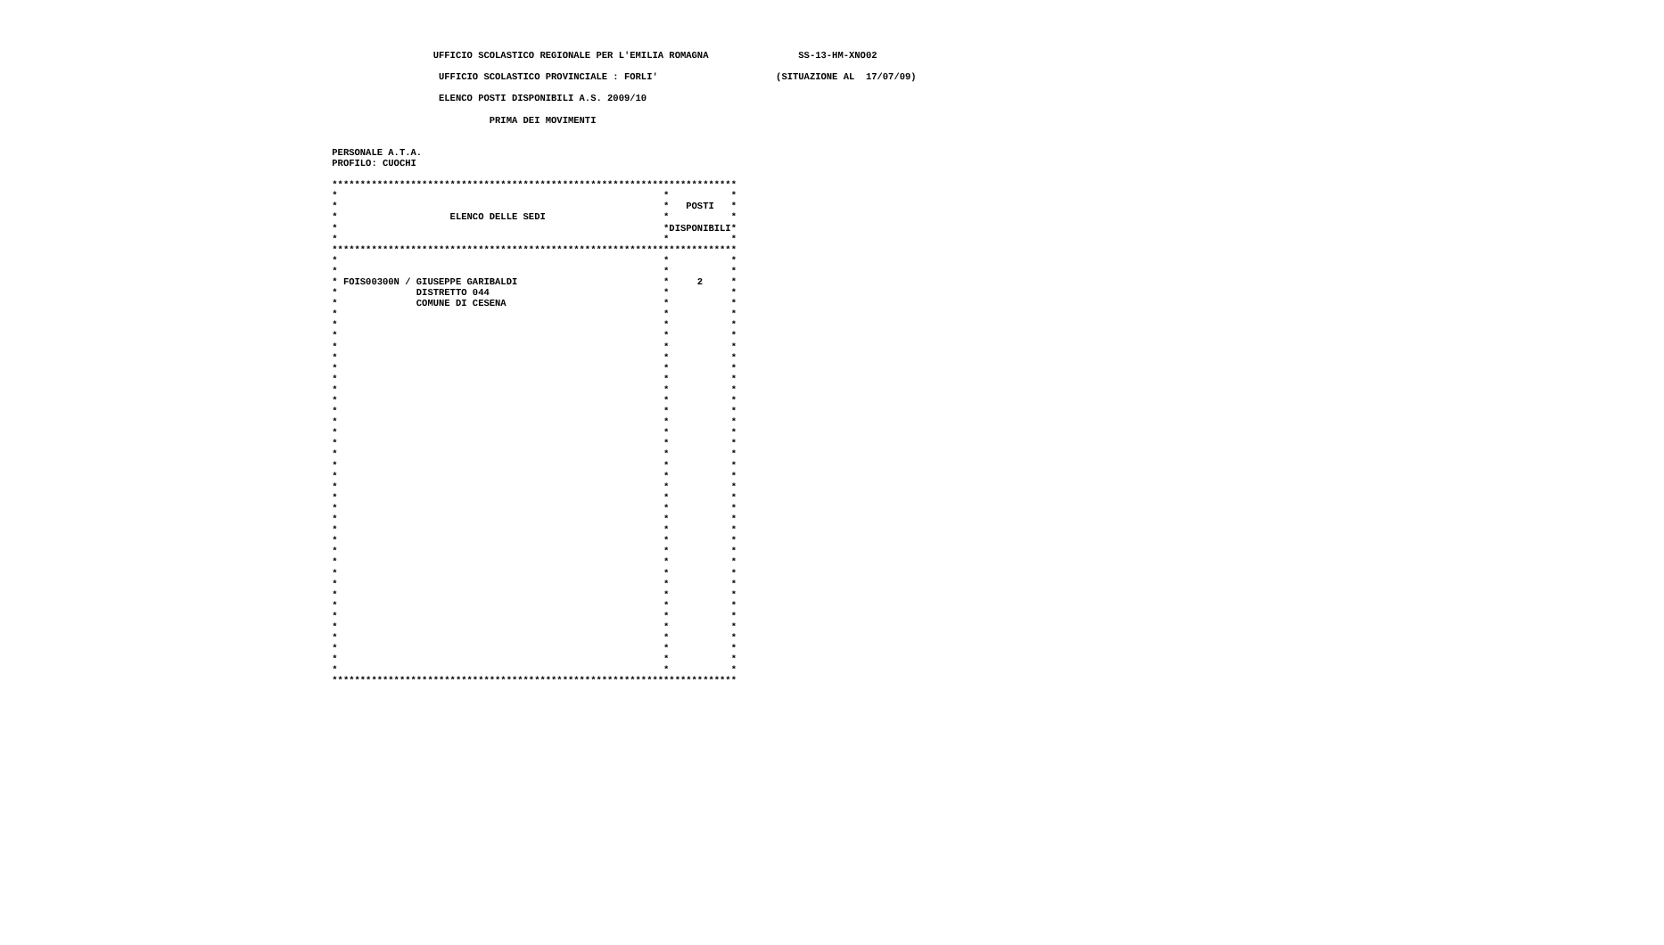UFFICIO SCOLASTICO REGIONALE PER L'EMILIA ROMAGNA                SS-13-HM-XNO02

                    UFFICIO SCOLASTICO PROVINCIALE : FORLI'                     (SITUAZIONE AL  17/07/09)

                    ELENCO POSTI DISPONIBILI A.S. 2009/10

                             PRIMA DEI MOVIMENTI


 PERSONALE A.T.A.
 PROFILO: CUOCHI

 ************************************************************************
 *                                                          *           *
 *                                                          *   POSTI   *
 *                    ELENCO DELLE SEDI                     *           *
 *                                                          *DISPONIBILI*
 *                                                          *           *
 ************************************************************************
 *                                                          *           *
 *                                                          *           *
 * FOIS00300N / GIUSEPPE GARIBALDI                          *     2     *
 *              DISTRETTO 044                               *           *
 *              COMUNE DI CESENA                            *           *
 *                                                          *           *
 *                                                          *           *
 *                                                          *           *
 *                                                          *           *
 *                                                          *           *
 *                                                          *           *
 *                                                          *           *
 *                                                          *           *
 *                                                          *           *
 *                                                          *           *
 *                                                          *           *
 *                                                          *           *
 *                                                          *           *
 *                                                          *           *
 *                                                          *           *
 *                                                          *           *
 *                                                          *           *
 *                                                          *           *
 *                                                          *           *
 *                                                          *           *
 *                                                          *           *
 *                                                          *           *
 *                                                          *           *
 *                                                          *           *
 *                                                          *           *
 *                                                          *           *
 *                                                          *           *
 *                                                          *           *
 *                                                          *           *
 *                                                          *           *
 *                                                          *           *
 *                                                          *           *
 *                                                          *           *
 *                                                          *           *
 ************************************************************************